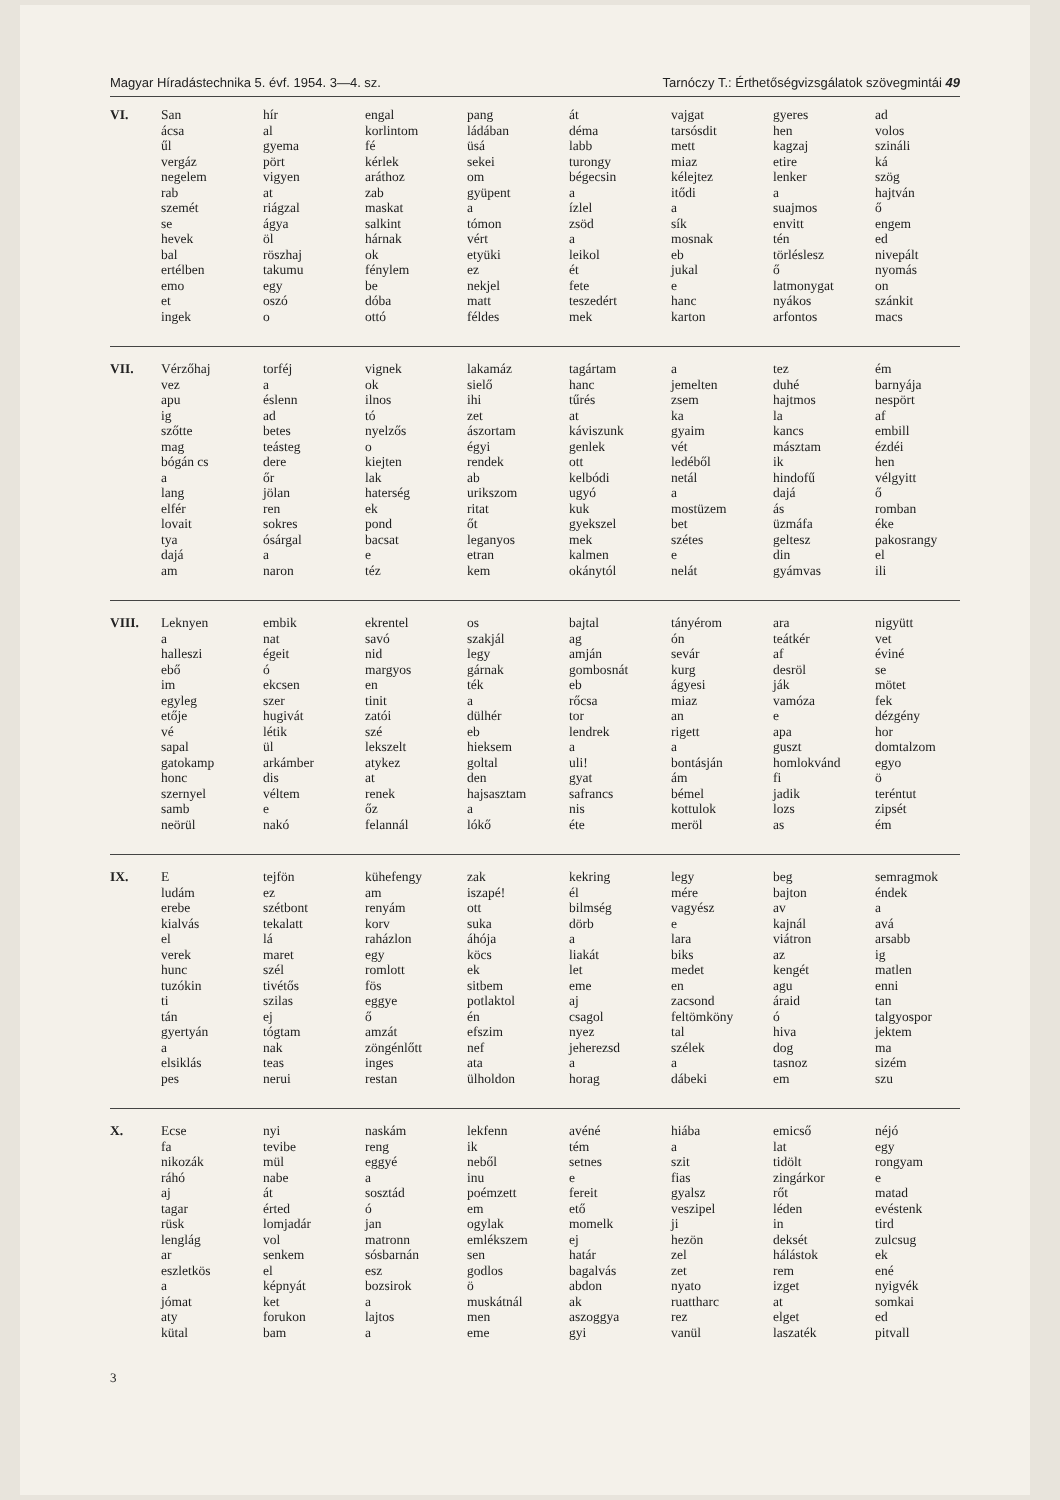Magyar Híradástechnika 5. évf. 1954. 3—4. sz. Tarnóczy T.: Érthetőségvizsgálatok szövegmintái 49
| VI. | San ácsa űl vergáz negelem rab szemét se hevek bal ertélben emo et ingek | hír al gyema pört vigyen at riágzal ágya öl röszhaj takumu egy oszó o | engal korlintom fé kérlek aráthoz zab maskat salkint hárnak ok fénylem be dóba ottó | pang ládában üsá sekei om gyüpent a tómon vért etyüki ez nekjel matt féldes | át déma labb turongy bégecsin a ízlel zsöd a leikol ét fete teszedért mek | vajgat tarsósdit mett miaz kélejtez itődi a sík mosnak eb jukal e hanc karton | gyeres hen kagzaj etire lenker a suajmos envitt tén törléslesz ő latmonygat nyákos arfontos | ad volos szináli ká szög hajtván ő engem ed nivepált nyomás on szánkit macs |
| VII. | Vérzőhaj vez apu ig szőtte mag bógán cs a lang elfér lovait tya dajá am | torféj a éslenn ad betes teásteg dere őr jölan ren sokres ósárgal a naron | vignek ok ilnos tó nyelzős o kiejten lak haterség ek pond bacsat e téz | lakamáz sielő ihi zet ászortam égyi rendek ab urikszom ritat őt leganyos etran kem | tagártam hanc tűrés at káviszunk genlek ott kelbódi ugyó kuk gyekszel mek kalmen okánytól | a jemelten zsem ka gyaim vét ledéből netál a mostüzem bet szétes e nelát | tez duhé hajtmos la kancs másztam ik hindofű dajá ás üzmáfa geltesz din gyámvas | ém barnyája nespört af embill ézdéi hen vélgyitt ő romban éke pakosrangy el ili |
| VIII. | Leknyen a halleszi ebő im egyleg etője vé sapal gatokamp honc szernyel samb neörül | embik nat égeit ó ekcsen szer hugivát létik ül arkámber dis véltem e nakó | ekrentel savó nid margyos en tinit zatói szé lekszelt atykez at renek őz felannál | os szakjál legy gárnak ték a dülhér eb hieksem goltal den hajsasztam a lókő | bajtal ag amján gombosnát eb rőcsa tor lendrek a uli! gyat safrancs nis éte | tányérom ón sevár kurg ágyesi miaz an rigett a bontásján ám bémel kottulok meröl | ara teátkér af desröl ják vamóza e apa guszt homlokvánd fi jadik lozs as | nigyütt vet éviné se mötet fek dézgény hor domtalzom egyo ö teréntut zipsét ém |
| IX. | E ludám erebe kialvás el verek hunc tuzókin ti tán gyertyán a elsiklás pes | tejfön ez szétbont tekalatt lá maret szél tivétős szilas ej tógtam nak teas nerui | kühefengy am renyám korv raházlon egy romlott fös eggye ő amzát zöngénlőtt inges restan | zak iszapé! ott suka áhója köcs ek sitbem potlaktol én efszim nef ata ülholdon | kekring él bilmség dörb a liakát let eme aj csagol nyez jeherezsd a horag | legy mére vagyész e lara biks medet en zacsond feltömköny tal szélek a dábeki | beg bajton av kajnál viátron az kengét agu áraid ó hiva dog tasnoz em | semragmok éndek a avá arsabb ig matlen enni tan talgyospor jektem ma sizém szu |
| X. | Ecse fa nikozák ráhó aj tagar rüsk lenglág ar eszletkös a jómat aty kütal | nyi tevibe mül nabe át érted lomjadár vol senkem el képnyát ket forukon bam | naskám reng eggyé a sosztád ó jan matronn sósbarnán esz bozsirok a lajtos a | lekfenn ik neből inu poémzett em ogylak emlékszem sen godlos ö muskátnál men eme | avéné tém setnes e fereit ető momelk ej határ bagalvás abdon ak aszoggya gyi | hiába a szit fias gyalsz veszipel ji hezön zel zet nyato ruattharc rez vanül | emicső lat tidölt zingárkor rőt léden in deksét hálástok rem izget at elget laszaték | néjó egy rongyam e matad evéstenk tird zulcsug ek ené nyigvék somkai ed pitvall |
3